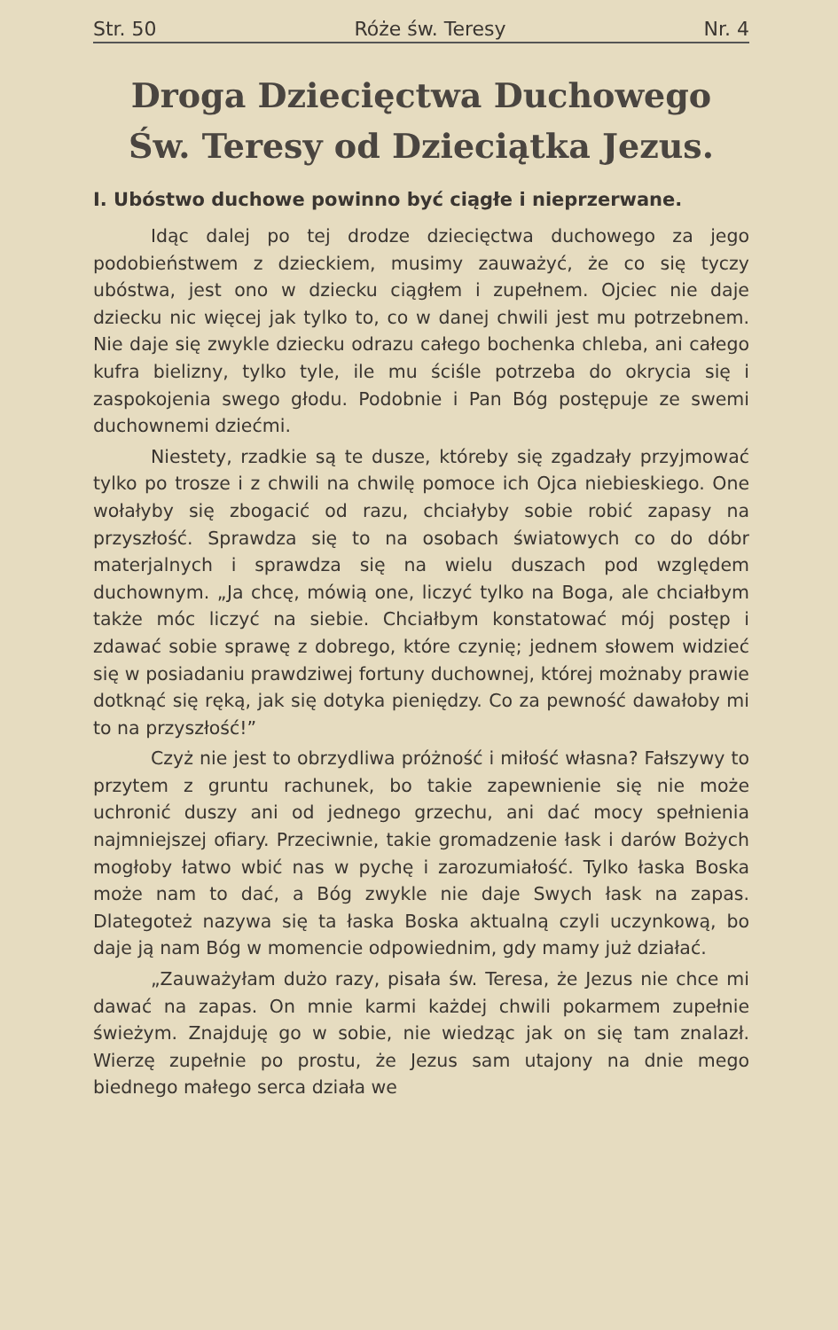Str. 50 Róże św. Teresy Nr. 4
Droga Dziecięctwa Duchowego
Św. Teresy od Dzieciątka Jezus.
I. Ubóstwo duchowe powinno być ciągłe i nieprzerwane.
Idąc dalej po tej drodze dziecięctwa duchowego za jego podobieństwem z dzieckiem, musimy zauważyć, że co się tyczy ubóstwa, jest ono w dziecku ciągłem i zupełnem. Ojciec nie daje dziecku nic więcej jak tylko to, co w danej chwili jest mu potrzebnem. Nie daje się zwykle dziecku odrazu całego bochenka chleba, ani całego kufra bielizny, tylko tyle, ile mu ściśle potrzeba do okrycia się i zaspokojenia swego głodu. Podobnie i Pan Bóg postępuje ze swemi duchownemi dziećmi.
Niestety, rzadkie są te dusze, któreby się zgadzały przyjmować tylko po trosze i z chwili na chwilę pomoce ich Ojca niebieskiego. One wołałyby się zbogacić od razu, chciałyby sobie robić zapasy na przyszłość. Sprawdza się to na osobach światowych co do dóbr materjalnych i sprawdza się na wielu duszach pod względem duchownym. „Ja chcę, mówią one, liczyć tylko na Boga, ale chciałbym także móc liczyć na siebie. Chciałbym konstatować mój postęp i zdawać sobie sprawę z dobrego, które czynię; jednem słowem widzieć się w posiadaniu prawdziwej fortuny duchownej, której możnaby prawie dotknąć się ręką, jak się dotyka pieniędzy. Co za pewność dawałoby mi to na przyszłość!”
Czyż nie jest to obrzydliwa próżność i miłość własna? Fałszywy to przytem z gruntu rachunek, bo takie zapewnienie się nie może uchronić duszy ani od jednego grzechu, ani dać mocy spełnienia najmniejszej ofiary. Przeciwnie, takie gromadzenie łask i darów Bożych mogłoby łatwo wbić nas w pychę i zarozumiałość. Tylko łaska Boska może nam to dać, a Bóg zwykle nie daje Swych łask na zapas. Dlategoteż nazywa się ta łaska Boska aktualną czyli uczynkową, bo daje ją nam Bóg w momencie odpowiednim, gdy mamy już działać.
„Zauważyłam dużo razy, pisała św. Teresa, że Jezus nie chce mi dawać na zapas. On mnie karmi każdej chwili pokarmem zupełnie świeżym. Znajduję go w sobie, nie wiedząc jak on się tam znalazł. Wierzę zupełnie po prostu, że Jezus sam utajony na dnie mego biednego małego serca działa we